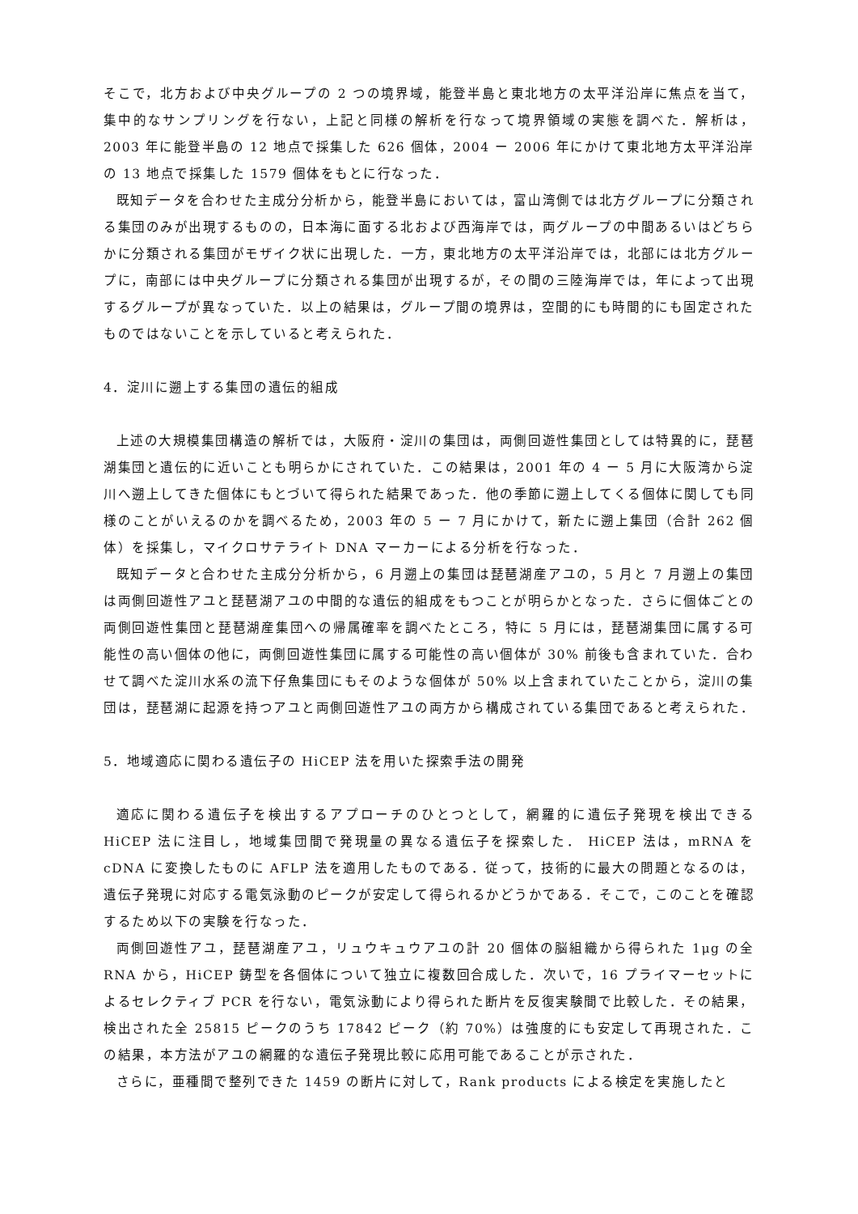そこで，北方および中央グループの 2 つの境界域，能登半島と東北地方の太平洋沿岸に焦点を当て，集中的なサンプリングを行ない，上記と同様の解析を行なって境界領域の実態を調べた．解析は，2003 年に能登半島の 12 地点で採集した 626 個体，2004 ー 2006 年にかけて東北地方太平洋沿岸の 13 地点で採集した 1579 個体をもとに行なった．
既知データを合わせた主成分分析から，能登半島においては，富山湾側では北方グループに分類される集団のみが出現するものの，日本海に面する北および西海岸では，両グループの中間あるいはどちらかに分類される集団がモザイク状に出現した．一方，東北地方の太平洋沿岸では，北部には北方グループに，南部には中央グループに分類される集団が出現するが，その間の三陸海岸では，年によって出現するグループが異なっていた．以上の結果は，グループ間の境界は，空間的にも時間的にも固定されたものではないことを示していると考えられた．
4．淀川に遡上する集団の遺伝的組成
上述の大規模集団構造の解析では，大阪府・淀川の集団は，両側回遊性集団としては特異的に，琵琶湖集団と遺伝的に近いことも明らかにされていた．この結果は，2001 年の 4 ー 5 月に大阪湾から淀川へ遡上してきた個体にもとづいて得られた結果であった．他の季節に遡上してくる個体に関しても同様のことがいえるのかを調べるため，2003 年の 5 ー 7 月にかけて，新たに遡上集団（合計 262 個体）を採集し，マイクロサテライト DNA マーカーによる分析を行なった．
既知データと合わせた主成分分析から，6 月遡上の集団は琵琶湖産アユの，5 月と 7 月遡上の集団は両側回遊性アユと琵琶湖アユの中間的な遺伝的組成をもつことが明らかとなった．さらに個体ごとの両側回遊性集団と琵琶湖産集団への帰属確率を調べたところ，特に 5 月には，琵琶湖集団に属する可能性の高い個体の他に，両側回遊性集団に属する可能性の高い個体が 30% 前後も含まれていた．合わせて調べた淀川水系の流下仔魚集団にもそのような個体が 50% 以上含まれていたことから，淀川の集団は，琵琶湖に起源を持つアユと両側回遊性アユの両方から構成されている集団であると考えられた．
5．地域適応に関わる遺伝子の HiCEP 法を用いた探索手法の開発
適応に関わる遺伝子を検出するアプローチのひとつとして，網羅的に遺伝子発現を検出できる HiCEP 法に注目し，地域集団間で発現量の異なる遺伝子を探索した． HiCEP 法は，mRNA を cDNA に変換したものに AFLP 法を適用したものである．従って，技術的に最大の問題となるのは，遺伝子発現に対応する電気泳動のピークが安定して得られるかどうかである．そこで，このことを確認するため以下の実験を行なった．
両側回遊性アユ，琵琶湖産アユ，リュウキュウアユの計 20 個体の脳組織から得られた 1μg の全 RNA から，HiCEP 鋳型を各個体について独立に複数回合成した．次いで，16 プライマーセットによるセレクティブ PCR を行ない，電気泳動により得られた断片を反復実験間で比較した．その結果，検出された全 25815 ピークのうち 17842 ピーク（約 70%）は強度的にも安定して再現された．この結果，本方法がアユの網羅的な遺伝子発現比較に応用可能であることが示された．
さらに，亜種間で整列できた 1459 の断片に対して，Rank products による検定を実施したと